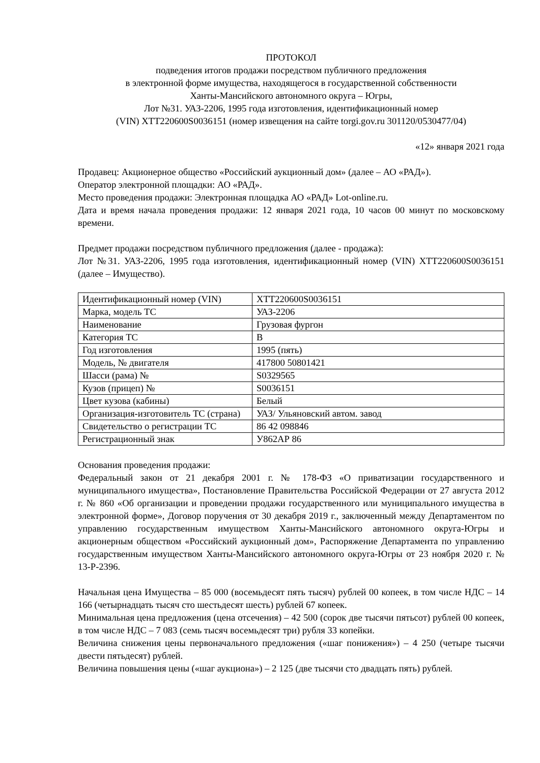ПРОТОКОЛ
подведения итогов продажи посредством публичного предложения
в электронной форме имущества, находящегося в государственной собственности
Ханты-Мансийского автономного округа – Югры,
Лот №31. УАЗ-2206, 1995 года изготовления, идентификационный номер
(VIN) XTT220600S0036151 (номер извещения на сайте torgi.gov.ru 301120/0530477/04)
«12» января 2021 года
Продавец: Акционерное общество «Российский аукционный дом» (далее – АО «РАД»).
Оператор электронной площадки: АО «РАД».
Место проведения продажи: Электронная площадка АО «РАД» Lot-online.ru.
Дата и время начала проведения продажи: 12 января 2021 года, 10 часов 00 минут по московскому времени.
Предмет продажи посредством публичного предложения (далее - продажа):
Лот №31. УАЗ-2206, 1995 года изготовления, идентификационный номер (VIN) XTT220600S0036151 (далее – Имущество).
| Идентификационный номер (VIN) | XTT220600S0036151 |
| Марка, модель ТС | УАЗ-2206 |
| Наименование | Грузовая фургон |
| Категория ТС | В |
| Год изготовления | 1995 (пять) |
| Модель, № двигателя | 417800 50801421 |
| Шасси (рама) № | S0329565 |
| Кузов (прицеп) № | S0036151 |
| Цвет кузова (кабины) | Белый |
| Организация-изготовитель ТС (страна) | УАЗ/ Ульяновский автом. завод |
| Свидетельство о регистрации ТС | 86 42 098846 |
| Регистрационный знак | У862АР 86 |
Основания проведения продажи:
Федеральный закон от 21 декабря 2001 г. № 178-ФЗ «О приватизации государственного и муниципального имущества», Постановление Правительства Российской Федерации от 27 августа 2012 г. № 860 «Об организации и проведении продажи государственного или муниципального имущества в электронной форме», Договор поручения от 30 декабря 2019 г., заключенный между Департаментом по управлению государственным имуществом Ханты-Мансийского автономного округа-Югры и акционерным обществом «Российский аукционный дом», Распоряжение Департамента по управлению государственным имуществом Ханты-Мансийского автономного округа-Югры от 23 ноября 2020 г. № 13-Р-2396.
Начальная цена Имущества – 85 000 (восемьдесят пять тысяч) рублей 00 копеек, в том числе НДС – 14 166 (четырнадцать тысяч сто шестьдесят шесть) рублей 67 копеек.
Минимальная цена предложения (цена отсечения) – 42 500 (сорок две тысячи пятьсот) рублей 00 копеек, в том числе НДС – 7 083 (семь тысяч восемьдесят три) рубля 33 копейки.
Величина снижения цены первоначального предложения («шаг понижения») – 4 250 (четыре тысячи двести пятьдесят) рублей.
Величина повышения цены («шаг аукциона») – 2 125 (две тысячи сто двадцать пять) рублей.